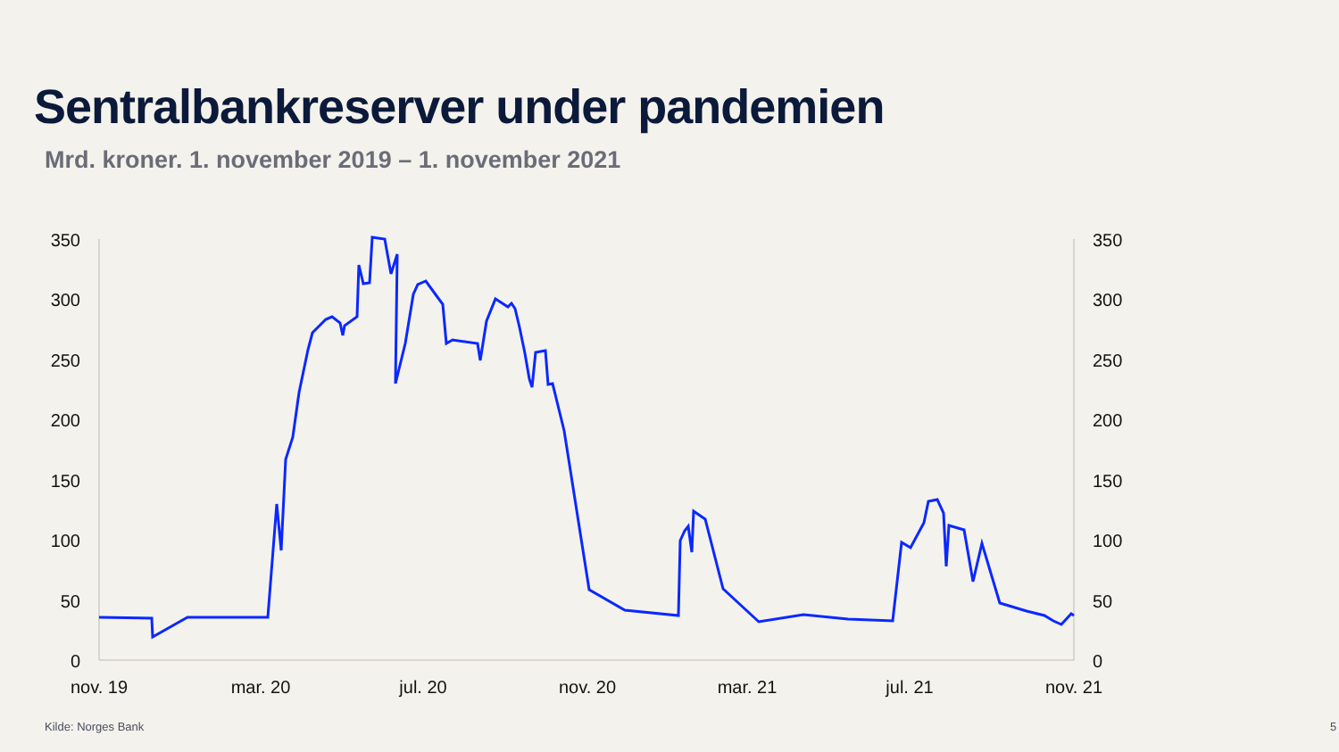Sentralbankreserver under pandemien
Mrd. kroner. 1. november 2019 – 1. november 2021
350
300
250
200
150
100
50
0
350
300
250
200
150
100
50
0
nov. 19
mar. 20
jul. 20
nov. 20
mar. 21
jul. 21
nov. 21
Kilde: Norges Bank 5